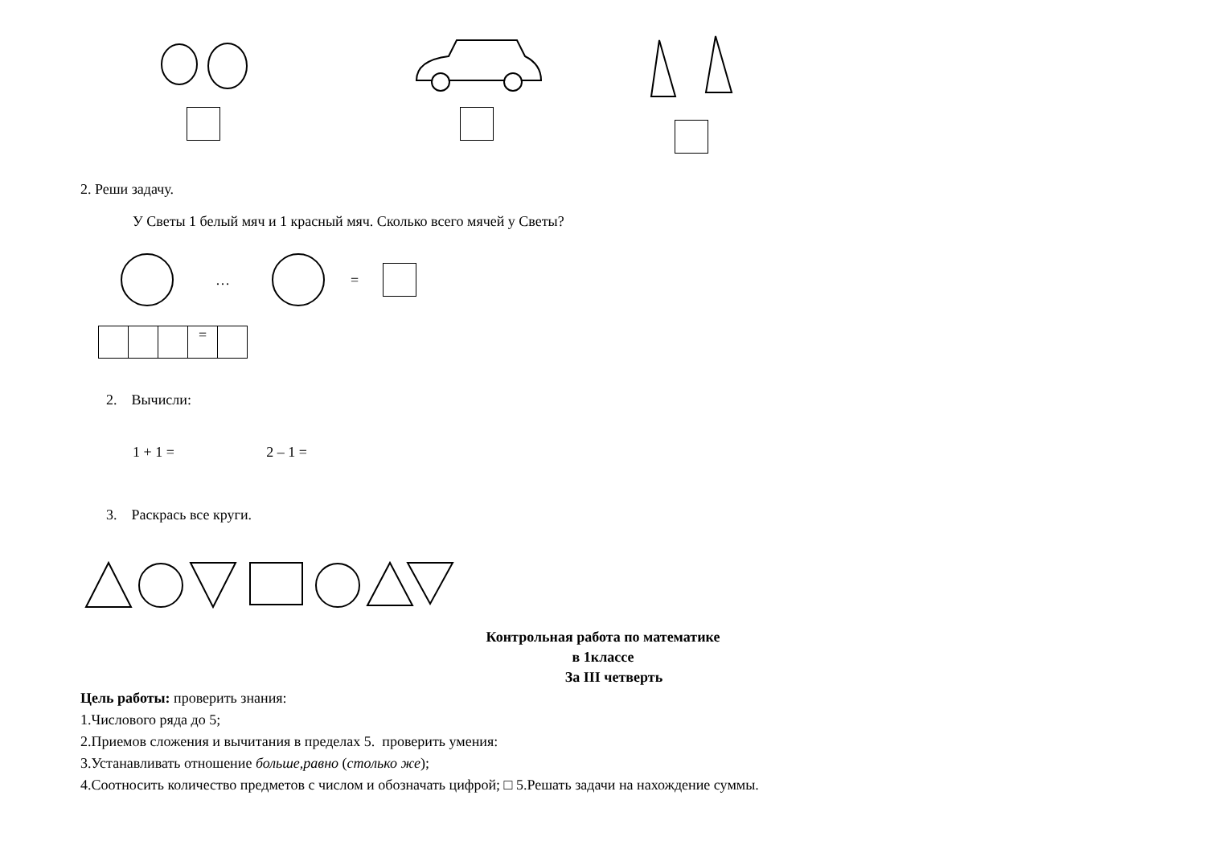2. Реши задачу.
У Светы 1 белый мяч и 1 красный мяч. Сколько всего мячей у Светы?
… =
| | | | = | |
2. Вычисли:
1 + 1 = 2 – 1 =
3. Раскрась все круги.
Контрольная работа по математике
в 1классе
За III четверть
Цель работы: проверить знания:
1.Числового ряда до 5;
2.Приемов сложения и вычитания в пределах 5. проверить умения:
3.Устанавливать отношение больше,равно (столько же);
4.Соотносить количество предметов с числом и обозначать цифрой; □ 5.Решать задачи на нахождение суммы.